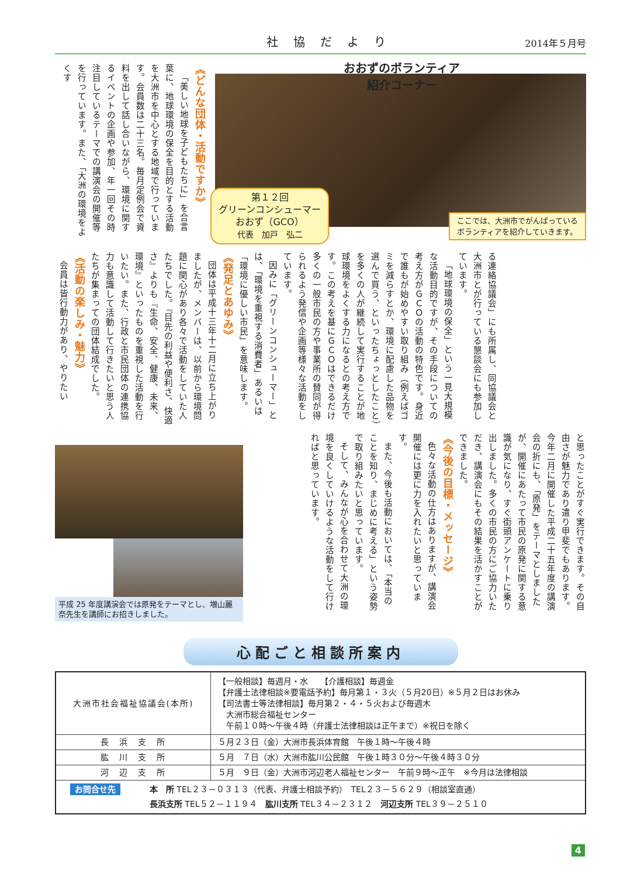社協だより
2014年５月号
《どんな団体・活動ですか》
「美しい地球を子どもたちに」を合言葉に、地球環境の保全を目的とする活動を大洲市を中心とする地域で行っています。会員数は二十三名。毎月定例会で資料を出して話し合いながら、環境に関するイベントの企画や参加、年一回その時注目しているテーマでの講演会の開催等を行っています。また、「大洲の環境をよくす
おおずのボランティア
紹介コーナー
第１２回
グリーンコンシューマー
おおず（GCO）
代表　加戸　弘二
ここでは、大洲市でがんばっている
ボランティアを紹介していきます。
る連絡協議会」にも所属し、同協議会と大洲市とが行っている懇談会にも参加しています。
「地球環境の保全」という一見大規模な活動目的ですが、その手段についての考え方がＧＣＯの活動の特色です。身近で誰もが始めやすい取り組み（例えばゴミを減らすとか、環境に配慮した品物を選んで買う、といったちょっとしたこと）を多くの人が継続して実行することが地球環境をよくする力になるとの考え方です。この考えを基にＧＣＯはできるだけ多くの一般市民の方や事業所の賛同が得られるよう発信や企画等様々な活動をしています。
因みに「グリーンコンシューマー」とは、「環境を重視する消費者」あるいは「環境に優しい市民」を意味します。
《発足とあゆみ》
団体は平成十三年十二月に立ち上がりましたが、メンバーは、以前から環境問題に関心があり各々で活動をしていた人たちでした。『目先の利益や便利さ、快適さ』よりも『生命、安全、健康、未来、環境』といったものを重視した活動を行いたい。また、行政と市民団体の連携協力も意識して活動して行きたいと思う人たちが集まっての団体結成でした。
《活動の楽しみ・魅力》
会員は皆行動力があり、やりたい
平成 25 年度講演会では原発をテーマとし、増山麗奈先生を講師にお招きしました。
と思ったことがすぐ実行できます。その自由さが魅力であり遣り甲斐でもあります。今年二月に開催した平成二十五年度の講演会の折にも、「原発」をテーマとしましたが、開催にあたって市民の原発に関する意識が気になり、すぐ街頭アンケートに乗り出しました。多くの市民の方にご協力いただき、講演会にもその結果を活かすことができました。
《今後の目標・メッセージ》
色々な活動の仕方はありますが、講演会開催には更に力を入れたいと思っています。
また、今後も活動においては、「本当のことを知り、まじめに考える」という姿勢で取り組みたいと思っています。
そして、みんなが心を合わせて大洲の環境を良くしていけるような活動をして行ければと思っています。
心配ごと相談所案内
| 大洲市社会福祉協議会(本所) | 【一般相談】毎週月・水 【介護相談】毎週金 【弁護士法律相談※要電話予約】毎月第１・３火（５月20日）※５月２日はお休み 【司法書士等法律相談】毎月第２・４・５火および毎週木 大洲市総合福祉センター 午前１０時～午後４時（弁護士法律相談は正午まで）※祝日を除く |
| 長 浜 支 所 | ５月２３日（金）大洲市長浜体育館 午後１時～午後４時 |
| 肱 川 支 所 | ５月 ７日（水）大洲市肱川公民館 午後１時３０分～午後４時３０分 |
| 河 辺 支 所 | ５月 ９日（金）大洲市河辺老人福祉センター 午前９時～正午 ※今月は法律相談 |
| / お問合せ先 / 本 所 TEL２３－０３１３（代表、弁護士相談予約） TEL２３－５６２９（相談室直通） / / / 長浜支所 TEL５２－１１９４ 肱川支所 TEL３４－２３１２ 河辺支所 TEL３９－２５１０ / | |
4